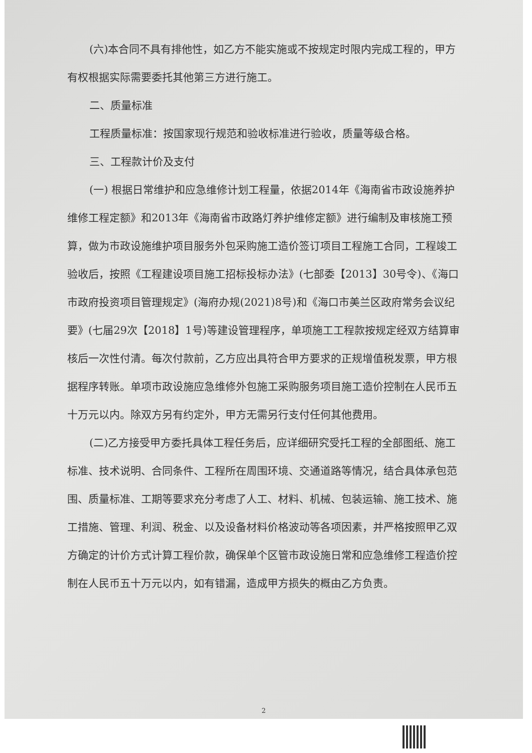(六)本合同不具有排他性，如乙方不能实施或不按规定时限内完成工程的，甲方有权根据实际需要委托其他第三方进行施工。
二、质量标准
工程质量标准：按国家现行规范和验收标准进行验收，质量等级合格。
三、工程款计价及支付
(一) 根据日常维护和应急维修计划工程量，依据2014年《海南省市政设施养护维修工程定额》和2013年《海南省市政路灯养护维修定额》进行编制及审核施工预算，做为市政设施维护项目服务外包采购施工造价签订项目工程施工合同，工程竣工验收后，按照《工程建设项目施工招标投标办法》(七部委【2013】30号令)、《海口市政府投资项目管理规定》(海府办规(2021)8号)和《海口市美兰区政府常务会议纪要》(七届29次【2018】1号)等建设管理程序，单项施工工程款按规定经双方结算审核后一次性付清。每次付款前，乙方应出具符合甲方要求的正规增值税发票，甲方根据程序转账。单项市政设施应急维修外包施工采购服务项目施工造价控制在人民币五十万元以内。除双方另有约定外，甲方无需另行支付任何其他费用。
(二)乙方接受甲方委托具体工程任务后，应详细研究受托工程的全部图纸、施工标准、技术说明、合同条件、工程所在周围环境、交通道路等情况，结合具体承包范围、质量标准、工期等要求充分考虑了人工、材料、机械、包装运输、施工技术、施工措施、管理、利润、税金、以及设备材料价格波动等各项因素，并严格按照甲乙双方确定的计价方式计算工程价款，确保单个区管市政设施日常和应急维修工程造价控制在人民币五十万元以内，如有错漏，造成甲方损失的概由乙方负责。
2